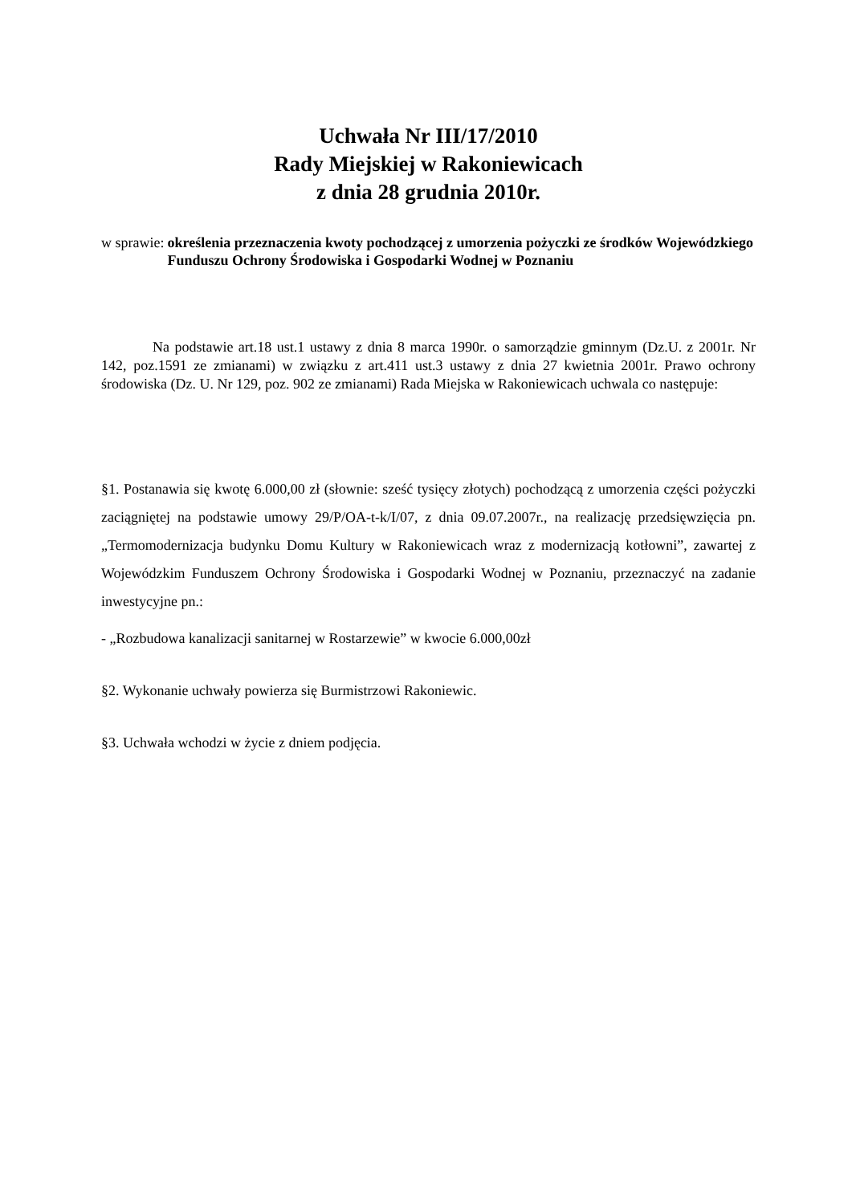Uchwała Nr III/17/2010
Rady Miejskiej w Rakoniewicach
z dnia 28 grudnia 2010r.
w sprawie: określenia przeznaczenia kwoty pochodzącej z umorzenia pożyczki ze środków Wojewódzkiego Funduszu Ochrony Środowiska i Gospodarki Wodnej w Poznaniu
Na podstawie art.18 ust.1 ustawy z dnia 8 marca 1990r. o samorządzie gminnym (Dz.U. z 2001r. Nr 142, poz.1591 ze zmianami) w związku z art.411 ust.3 ustawy z dnia 27 kwietnia 2001r. Prawo ochrony środowiska (Dz. U. Nr 129, poz. 902 ze zmianami) Rada Miejska w Rakoniewicach uchwala co następuje:
§1. Postanawia się kwotę 6.000,00 zł (słownie: sześć tysięcy złotych) pochodzącą z umorzenia części pożyczki zaciągniętej na podstawie umowy 29/P/OA-t-k/I/07, z dnia 09.07.2007r., na realizację przedsięwzięcia pn. „Termomodernizacja budynku Domu Kultury w Rakoniewicach wraz z modernizacją kotłowni”, zawartej z Wojewódzkim Funduszem Ochrony Środowiska i Gospodarki Wodnej w Poznaniu, przeznaczyć na zadanie inwestycyjne pn.:
- „Rozbudowa kanalizacji sanitarnej w Rostarzewie” w kwocie 6.000,00zł
§2. Wykonanie uchwały powierza się Burmistrzowi Rakoniewic.
§3. Uchwała wchodzi w życie z dniem podjęcia.